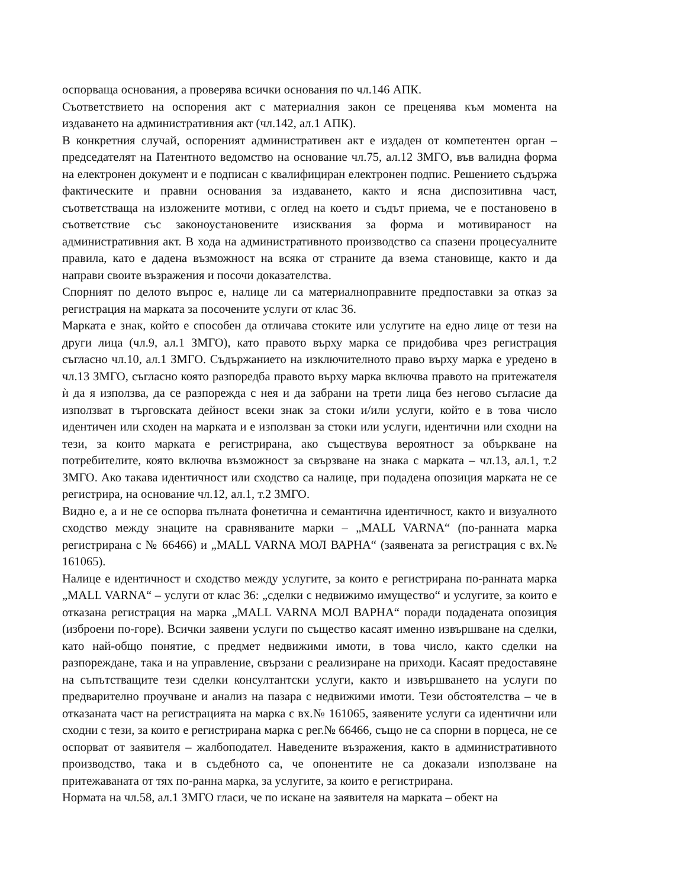оспорваща основания, а проверява всички основания по чл.146 АПК.
Съответствието на оспорения акт с материалния закон се преценява към момента на издаването на административния акт (чл.142, ал.1 АПК).
В конкретния случай, оспореният административен акт е издаден от компетентен орган – председателят на Патентното ведомство на основание чл.75, ал.12 ЗМГО, във валидна форма на електронен документ и е подписан с квалифициран електронен подпис. Решението съдържа фактическите и правни основания за издаването, както и ясна диспозитивна част, съответстваща на изложените мотиви, с оглед на което и съдът приема, че е постановено в съответствие със законоустановените изисквания за форма и мотивираност на административния акт. В хода на административното производство са спазени процесуалните правила, като е дадена възможност на всяка от страните да взема становище, както и да направи своите възражения и посочи доказателства.
Спорният по делото въпрос е, налице ли са материалноправните предпоставки за отказ за регистрация на марката за посочените услуги от клас 36.
Марката е знак, който е способен да отличава стоките или услугите на едно лице от тези на други лица (чл.9, ал.1 ЗМГО), като правото върху марка се придобива чрез регистрация съгласно чл.10, ал.1 ЗМГО. Съдържанието на изключителното право върху марка е уредено в чл.13 ЗМГО, съгласно която разпоредба правото върху марка включва правото на притежателя ѝ да я използва, да се разпорежда с нея и да забрани на трети лица без негово съгласие да използват в търговската дейност всеки знак за стоки и/или услуги, който е в това число идентичен или сходен на марката и е използван за стоки или услуги, идентични или сходни на тези, за които марката е регистрирана, ако съществува вероятност за объркване на потребителите, която включва възможност за свързване на знака с марката – чл.13, ал.1, т.2 ЗМГО. Ако такава идентичност или сходство са налице, при подадена опозиция марката не се регистрира, на основание чл.12, ал.1, т.2 ЗМГО.
Видно е, а и не се оспорва пълната фонетична и семантична идентичност, както и визуалното сходство между знаците на сравняваните марки – „MALL VARNA“ (по-ранната марка регистрирана с № 66466) и „MALL VARNA МОЛ ВАРНА“ (заявената за регистрация с вх.№ 161065).
Налице е идентичност и сходство между услугите, за които е регистрирана по-ранната марка „MALL VARNA“ – услуги от клас 36: „сделки с недвижимо имущество“ и услугите, за които е отказана регистрация на марка „MALL VARNA МОЛ ВАРНА“ поради подадената опозиция (изброени по-горе). Всички заявени услуги по същество касаят именно извършване на сделки, като най-общо понятие, с предмет недвижими имоти, в това число, както сделки на разпореждане, така и на управление, свързани с реализиране на приходи. Касаят предоставяне на съпътстващите тези сделки консултантски услуги, както и извършването на услуги по предварително проучване и анализ на пазара с недвижими имоти. Тези обстоятелства – че в отказаната част на регистрацията на марка с вх.№ 161065, заявените услуги са идентични или сходни с тези, за които е регистрирана марка с рег.№ 66466, също не са спорни в порцеса, не се оспорват от заявителя – жалбоподател. Наведените възражения, както в административното производство, така и в съдебното са, че опонентите не са доказали използване на притежаваната от тях по-ранна марка, за услугите, за които е регистрирана.
Нормата на чл.58, ал.1 ЗМГО гласи, че по искане на заявителя на марката – обект на